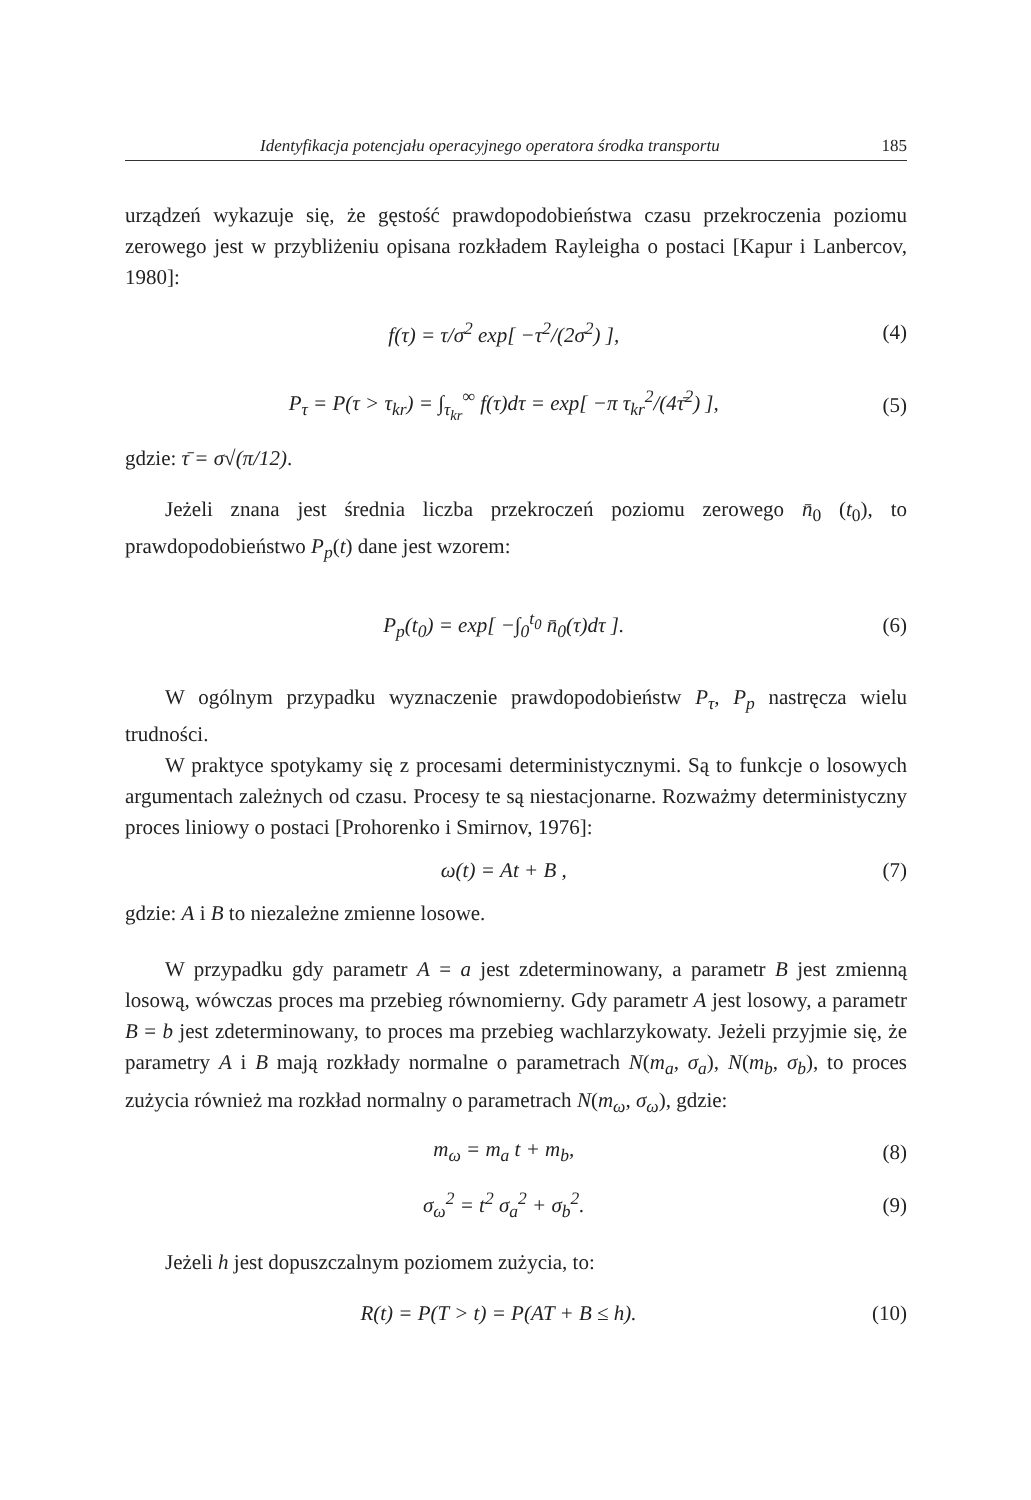Identyfikacja potencjału operacyjnego operatora środka transportu 185
urządzeń wykazuje się, że gęstość prawdopodobieństwa czasu przekroczenia poziomu zerowego jest w przybliżeniu opisana rozkładem Rayleigha o postaci [Kapur i Lanbercov, 1980]:
f(τ) = τ/σ<sup>2</sup> exp[ −τ<sup>2</sup>/(2σ<sup>2</sup>) ], (4)
P<sub>τ</sub> = P(τ > τ<sub>kr</sub>) = ∫<sub>τ<sub>kr</sub></sub><sup>∞</sup> f(τ)dτ = exp[ −π τ<sub>kr</sub><sup>2</sup>/(4τ̄<sup>2</sup>) ], (5)
gdzie: τ̄ = σ√(π/12).
Jeżeli znana jest średnia liczba przekroczeń poziomu zerowego n̄<sub>0</sub> (t<sub>0</sub>), to prawdopodobieństwo P<sub>p</sub>(t) dane jest wzorem:
P<sub>p</sub>(t<sub>0</sub>) = exp[ −∫<sub>0</sub><sup>t<sub>0</sub></sup> n̄<sub>0</sub>(τ)dτ ]. (6)
W ogólnym przypadku wyznaczenie prawdopodobieństw P<sub>τ</sub>, P<sub>p</sub> nastręcza wielu trudności.
W praktyce spotykamy się z procesami deterministycznymi. Są to funkcje o losowych argumentach zależnych od czasu. Procesy te są niestacjonarne. Rozważmy deterministyczny proces liniowy o postaci [Prohorenko i Smirnov, 1976]:
ω(t) = At + B , (7)
gdzie: A i B to niezależne zmienne losowe.
W przypadku gdy parametr A = a jest zdeterminowany, a parametr B jest zmienną losową, wówczas proces ma przebieg równomierny. Gdy parametr A jest losowy, a parametr B = b jest zdeterminowany, to proces ma przebieg wachlarzykowaty. Jeżeli przyjmie się, że parametry A i B mają rozkłady normalne o parametrach N(m<sub>a</sub>, σ<sub>a</sub>), N(m<sub>b</sub>, σ<sub>b</sub>), to proces zużycia również ma rozkład normalny o parametrach N(m<sub>ω</sub>, σ<sub>ω</sub>), gdzie:
m<sub>ω</sub> = m<sub>a</sub> t + m<sub>b</sub>, (8)
σ<sub>ω</sub><sup>2</sup> = t<sup>2</sup> σ<sub>a</sub><sup>2</sup> + σ<sub>b</sub><sup>2</sup>. (9)
Jeżeli h jest dopuszczalnym poziomem zużycia, to:
R(t) = P(T > t) = P(AT + B ≤ h). (10)